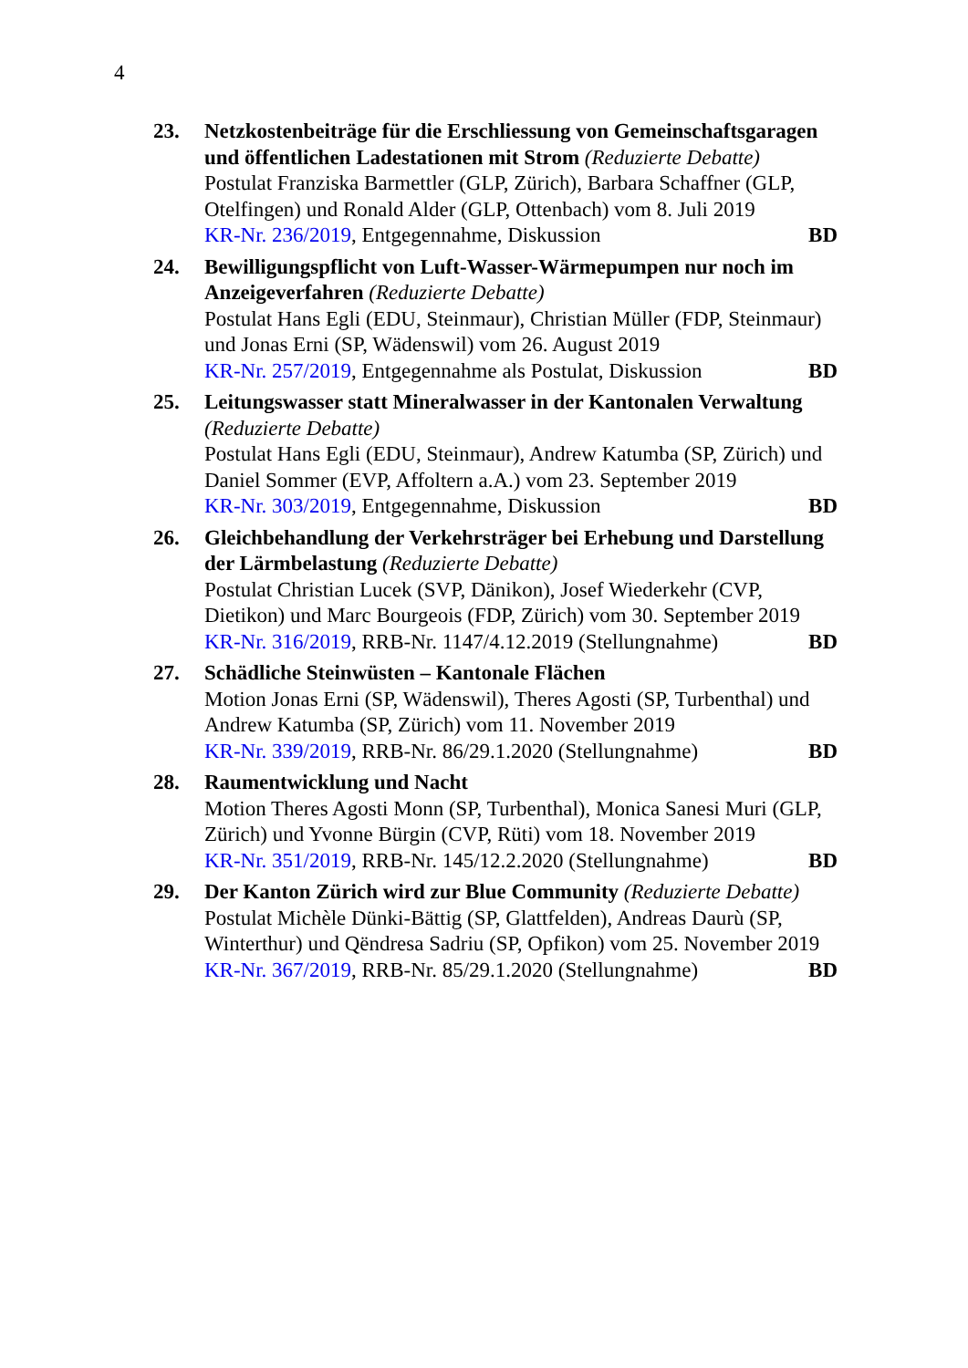4
23. Netzkostenbeiträge für die Erschliessung von Gemeinschaftsgaragen und öffentlichen Ladestationen mit Strom (Reduzierte Debatte)
Postulat Franziska Barmettler (GLP, Zürich), Barbara Schaffner (GLP, Otelfingen) und Ronald Alder (GLP, Ottenbach) vom 8. Juli 2019
KR-Nr. 236/2019, Entgegennahme, Diskussion BD
24. Bewilligungspflicht von Luft-Wasser-Wärmepumpen nur noch im Anzeigeverfahren (Reduzierte Debatte)
Postulat Hans Egli (EDU, Steinmaur), Christian Müller (FDP, Steinmaur) und Jonas Erni (SP, Wädenswil) vom 26. August 2019
KR-Nr. 257/2019, Entgegennahme als Postulat, Diskussion BD
25. Leitungswasser statt Mineralwasser in der Kantonalen Verwaltung (Reduzierte Debatte)
Postulat Hans Egli (EDU, Steinmaur), Andrew Katumba (SP, Zürich) und Daniel Sommer (EVP, Affoltern a.A.) vom 23. September 2019
KR-Nr. 303/2019, Entgegennahme, Diskussion BD
26. Gleichbehandlung der Verkehrsträger bei Erhebung und Darstellung der Lärmbelastung (Reduzierte Debatte)
Postulat Christian Lucek (SVP, Dänikon), Josef Wiederkehr (CVP, Dietikon) und Marc Bourgeois (FDP, Zürich) vom 30. September 2019
KR-Nr. 316/2019, RRB-Nr. 1147/4.12.2019 (Stellungnahme) BD
27. Schädliche Steinwüsten – Kantonale Flächen
Motion Jonas Erni (SP, Wädenswil), Theres Agosti (SP, Turbenthal) und Andrew Katumba (SP, Zürich) vom 11. November 2019
KR-Nr. 339/2019, RRB-Nr. 86/29.1.2020 (Stellungnahme) BD
28. Raumentwicklung und Nacht
Motion Theres Agosti Monn (SP, Turbenthal), Monica Sanesi Muri (GLP, Zürich) und Yvonne Bürgin (CVP, Rüti) vom 18. November 2019
KR-Nr. 351/2019, RRB-Nr. 145/12.2.2020 (Stellungnahme) BD
29. Der Kanton Zürich wird zur Blue Community (Reduzierte Debatte)
Postulat Michèle Dünki-Bättig (SP, Glattfelden), Andreas Daurù (SP, Winterthur) und Qëndresa Sadriu (SP, Opfikon) vom 25. November 2019
KR-Nr. 367/2019, RRB-Nr. 85/29.1.2020 (Stellungnahme) BD